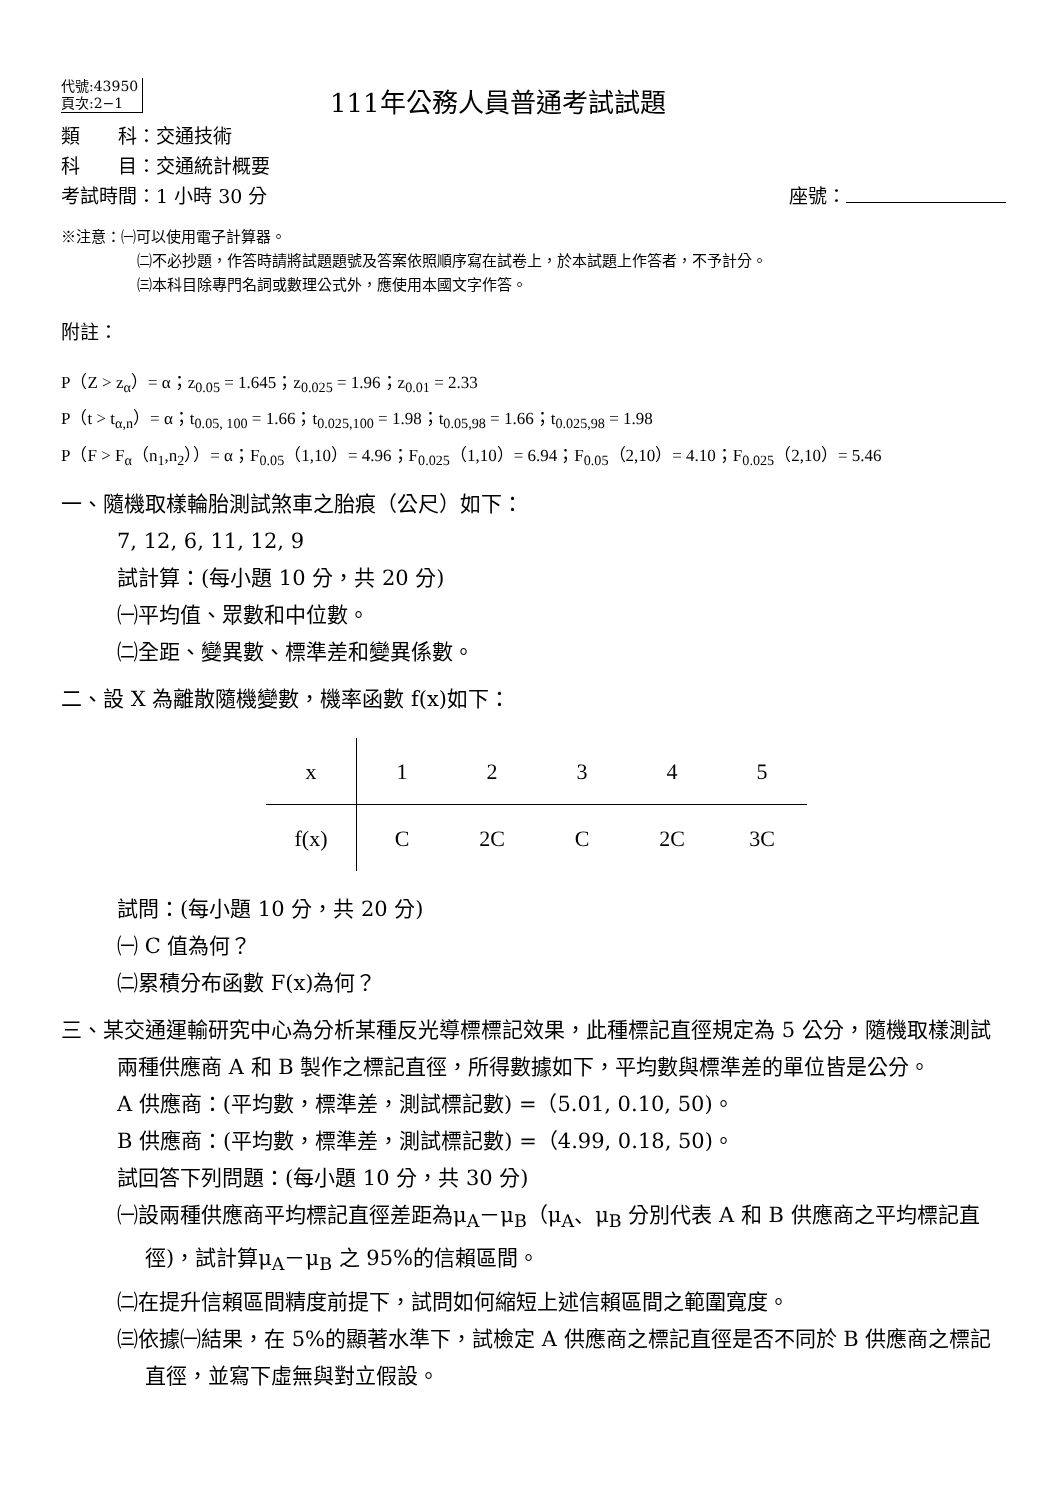代號:43950
頁次:2−1
111年公務人員普通考試試題
類　　科：交通技術
科　　目：交通統計概要
考試時間：1 小時 30 分 座號：
※注意：㈠可以使用電子計算器。
㈡不必抄題，作答時請將試題題號及答案依照順序寫在試卷上，於本試題上作答者，不予計分。
㈢本科目除專門名詞或數理公式外，應使用本國文字作答。
附註：
P（Z > z<sub>α</sub>）= α；z<sub>0.05</sub> = 1.645；z<sub>0.025</sub> = 1.96；z<sub>0.01</sub> = 2.33
P（t > t<sub>α,n</sub>）= α；t<sub>0.05, 100</sub> = 1.66；t<sub>0.025,100</sub> = 1.98；t<sub>0.05,98</sub> = 1.66；t<sub>0.025,98</sub> = 1.98
P（F > F<sub>α</sub>（n<sub>1</sub>,n<sub>2</sub>））= α；F<sub>0.05</sub>（1,10）= 4.96；F<sub>0.025</sub>（1,10）= 6.94；F<sub>0.05</sub>（2,10）= 4.10；F<sub>0.025</sub>（2,10）= 5.46
一、隨機取樣輪胎測試煞車之胎痕（公尺）如下：
7, 12, 6, 11, 12, 9
試計算：(每小題 10 分，共 20 分)
㈠平均值、眾數和中位數。
㈡全距、變異數、標準差和變異係數。
二、設 X 為離散隨機變數，機率函數 f(x)如下：
| x | 1 | 2 | 3 | 4 | 5 |
| f(x) | C | 2C | C | 2C | 3C |
試問：(每小題 10 分，共 20 分)
㈠ C 值為何？
㈡累積分布函數 F(x)為何？
三、某交通運輸研究中心為分析某種反光導標標記效果，此種標記直徑規定為 5 公分，隨機取樣測試兩種供應商 A 和 B 製作之標記直徑，所得數據如下，平均數與標準差的單位皆是公分。
A 供應商：(平均數，標準差，測試標記數) =（5.01, 0.10, 50)。
B 供應商：(平均數，標準差，測試標記數) =（4.99, 0.18, 50)。
試回答下列問題：(每小題 10 分，共 30 分)
㈠設兩種供應商平均標記直徑差距為μ<sub>A</sub>－μ<sub>B</sub>（μ<sub>A</sub>、μ<sub>B</sub> 分別代表 A 和 B 供應商之平均標記直徑)，試計算μ<sub>A</sub>－μ<sub>B</sub> 之 95%的信賴區間。
㈡在提升信賴區間精度前提下，試問如何縮短上述信賴區間之範圍寬度。
㈢依據㈠結果，在 5%的顯著水準下，試檢定 A 供應商之標記直徑是否不同於 B 供應商之標記直徑，並寫下虛無與對立假設。